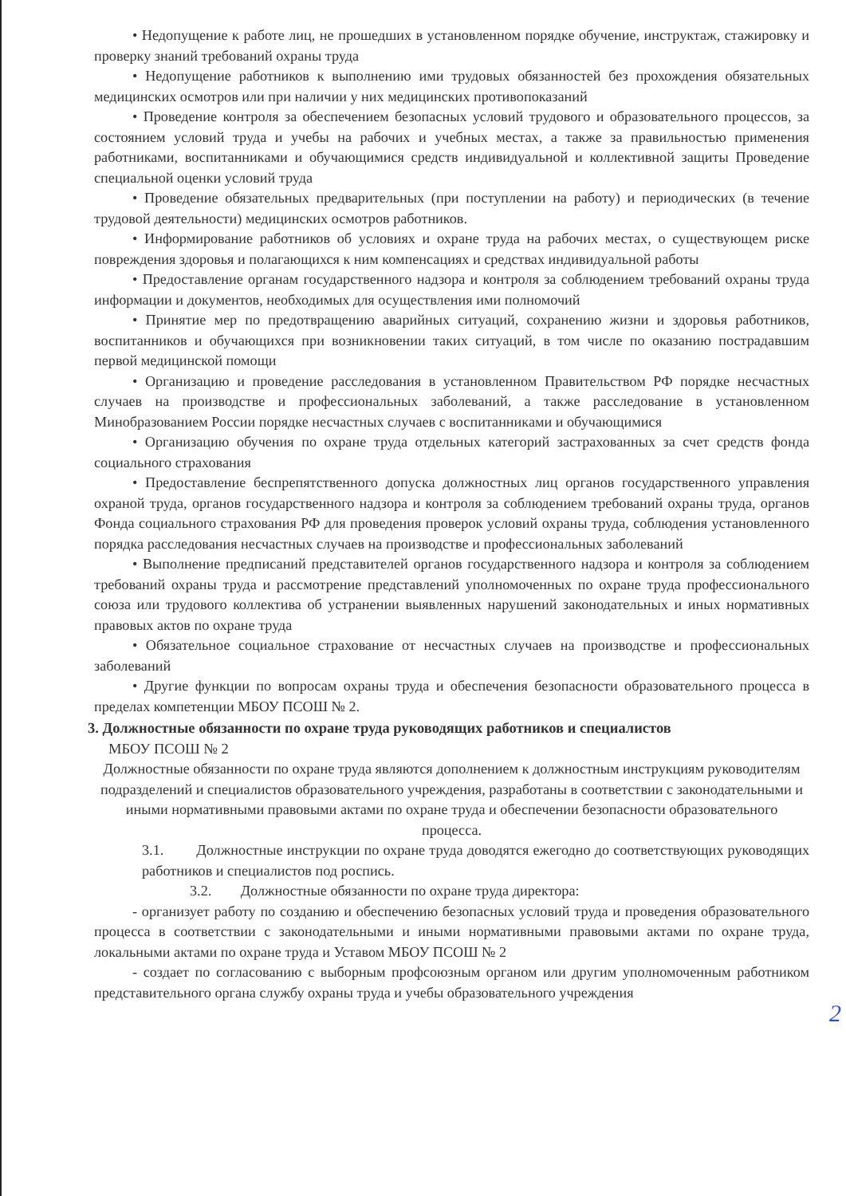• Недопущение к работе лиц, не прошедших в установленном порядке обучение, инструктаж, стажировку и проверку знаний требований охраны труда
• Недопущение работников к выполнению ими трудовых обязанностей без прохождения обязательных медицинских осмотров или при наличии у них медицинских противопоказаний
• Проведение контроля за обеспечением безопасных условий трудового и образовательного процессов, за состоянием условий труда и учебы на рабочих и учебных местах, а также за правильностью применения работниками, воспитанниками и обучающимися средств индивидуальной и коллективной защиты Проведение специальной оценки условий труда
• Проведение обязательных предварительных (при поступлении на работу) и периодических (в течение трудовой деятельности) медицинских осмотров работников.
• Информирование работников об условиях и охране труда на рабочих местах, о существующем риске повреждения здоровья и полагающихся к ним компенсациях и средствах индивидуальной работы
• Предоставление органам государственного надзора и контроля за соблюдением требований охраны труда информации и документов, необходимых для осуществления ими полномочий
• Принятие мер по предотвращению аварийных ситуаций, сохранению жизни и здоровья работников, воспитанников и обучающихся при возникновении таких ситуаций, в том числе по оказанию пострадавшим первой медицинской помощи
• Организацию и проведение расследования в установленном Правительством РФ порядке несчастных случаев на производстве и профессиональных заболеваний, а также расследование в установленном Минобразованием России порядке несчастных случаев с воспитанниками и обучающимися
• Организацию обучения по охране труда отдельных категорий застрахованных за счет средств фонда социального страхования
• Предоставление беспрепятственного допуска должностных лиц органов государственного управления охраной труда, органов государственного надзора и контроля за соблюдением требований охраны труда, органов Фонда социального страхования РФ для проведения проверок условий охраны труда, соблюдения установленного порядка расследования несчастных случаев на производстве и профессиональных заболеваний
• Выполнение предписаний представителей органов государственного надзора и контроля за соблюдением требований охраны труда и рассмотрение представлений уполномоченных по охране труда профессионального союза или трудового коллектива об устранении выявленных нарушений законодательных и иных нормативных правовых актов по охране труда
• Обязательное социальное страхование от несчастных случаев на производстве и профессиональных заболеваний
• Другие функции по вопросам охраны труда и обеспечения безопасности образовательного процесса в пределах компетенции МБОУ ПСОШ № 2.
3. Должностные обязанности по охране труда руководящих работников и специалистов
МБОУ ПСОШ № 2
Должностные обязанности по охране труда являются дополнением к должностным инструкциям руководителям подразделений и специалистов образовательного учреждения, разработаны в соответствии с законодательными и иными нормативными правовыми актами по охране труда и обеспечении безопасности образовательного процесса.
3.1. Должностные инструкции по охране труда доводятся ежегодно до соответствующих руководящих работников и специалистов под роспись.
3.2. Должностные обязанности по охране труда директора:
- организует работу по созданию и обеспечению безопасных условий труда и проведения образовательного процесса в соответствии с законодательными и иными нормативными правовыми актами по охране труда, локальными актами по охране труда и Уставом МБОУ ПСОШ № 2
- создает по согласованию с выборным профсоюзным органом или другим уполномоченным работником представительного органа службу охраны труда и учебы образовательного учреждения
2